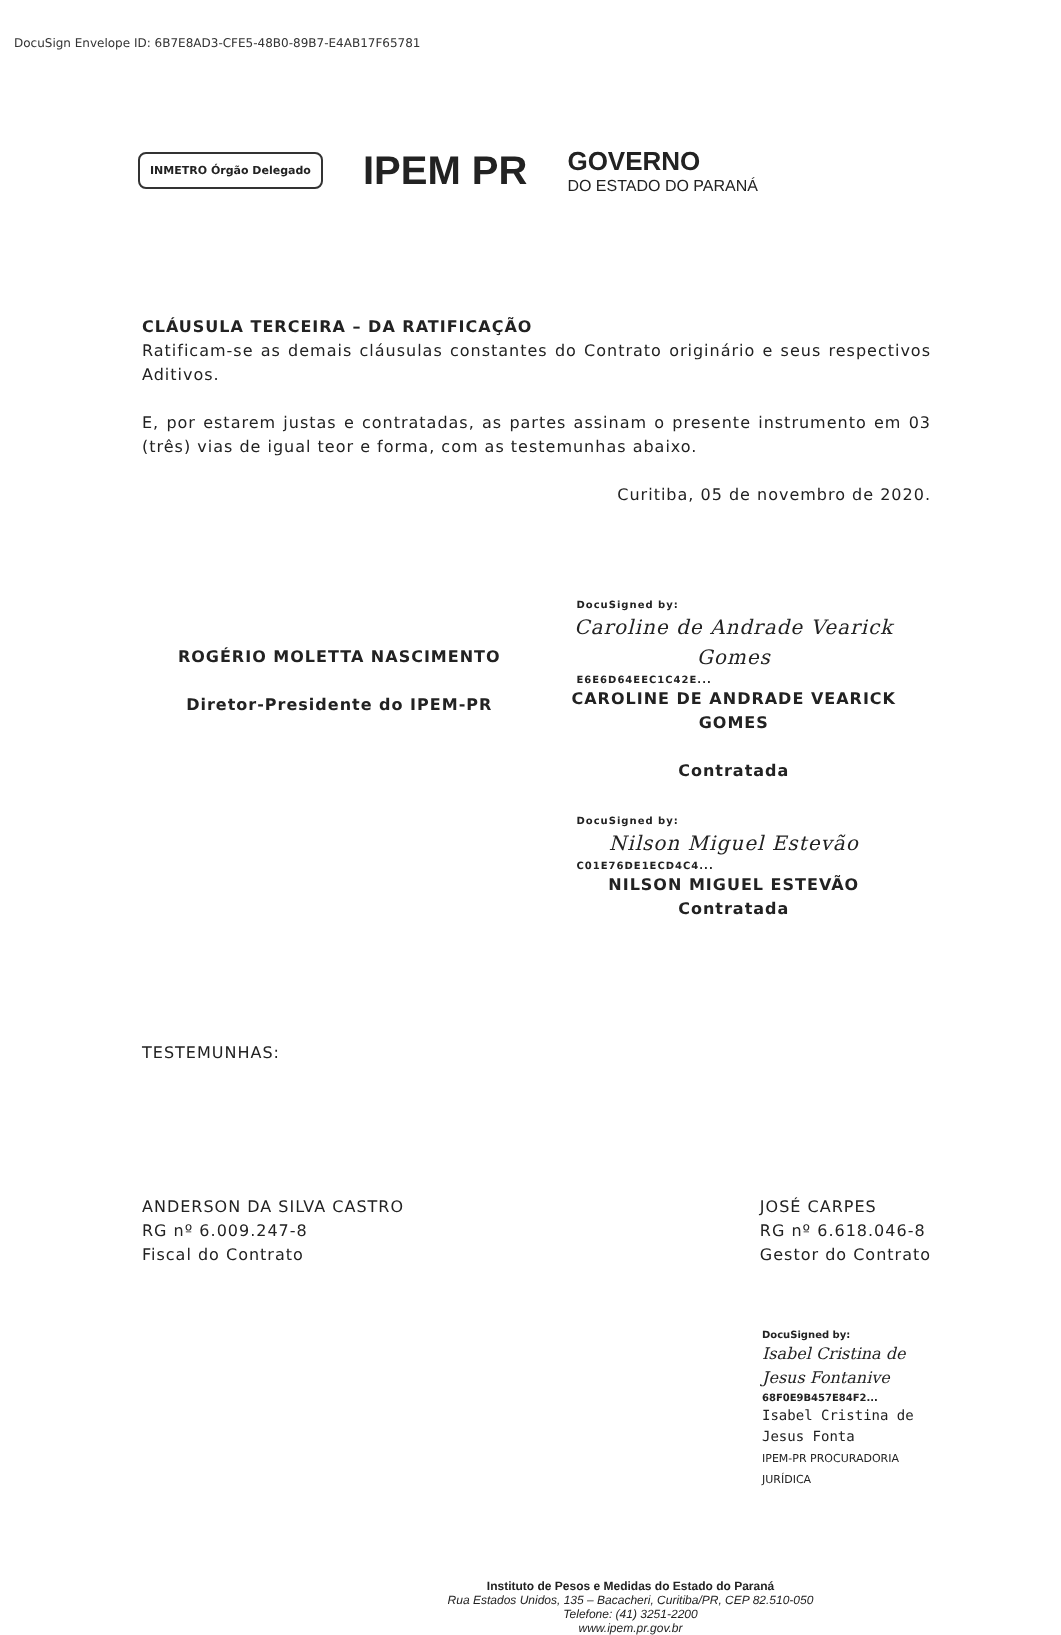DocuSign Envelope ID: 6B7E8AD3-CFE5-48B0-89B7-E4AB17F65781
INMETRO Órgão Delegado
IPEM PR
GOVERNO
DO ESTADO DO PARANÁ
CLÁUSULA TERCEIRA – DA RATIFICAÇÃO
Ratificam-se as demais cláusulas constantes do Contrato originário e seus respectivos Aditivos.
E, por estarem justas e contratadas, as partes assinam o presente instrumento em 03 (três) vias de igual teor e forma, com as testemunhas abaixo.
Curitiba, 05 de novembro de 2020.
ROGÉRIO MOLETTA NASCIMENTO
Diretor-Presidente do IPEM-PR
DocuSigned by:
Caroline de Andrade Vearick Gomes
E6E6D64EEC1C42E...
CAROLINE DE ANDRADE VEARICK GOMES
Contratada
DocuSigned by:
Nilson Miguel Estevão
C01E76DE1ECD4C4...
NILSON MIGUEL ESTEVÃO
Contratada
TESTEMUNHAS:
ANDERSON DA SILVA CASTRO
RG nº 6.009.247-8
Fiscal do Contrato
JOSÉ CARPES
RG nº 6.618.046-8
Gestor do Contrato
DocuSigned by:
Isabel Cristina de Jesus Fontanive
68F0E9B457E84F2...
Isabel Cristina de Jesus Fonta
IPEM-PR PROCURADORIA JURÍDICA
Instituto de Pesos e Medidas do Estado do Paraná
Rua Estados Unidos, 135 – Bacacheri, Curitiba/PR, CEP 82.510-050
Telefone: (41) 3251-2200
www.ipem.pr.gov.br